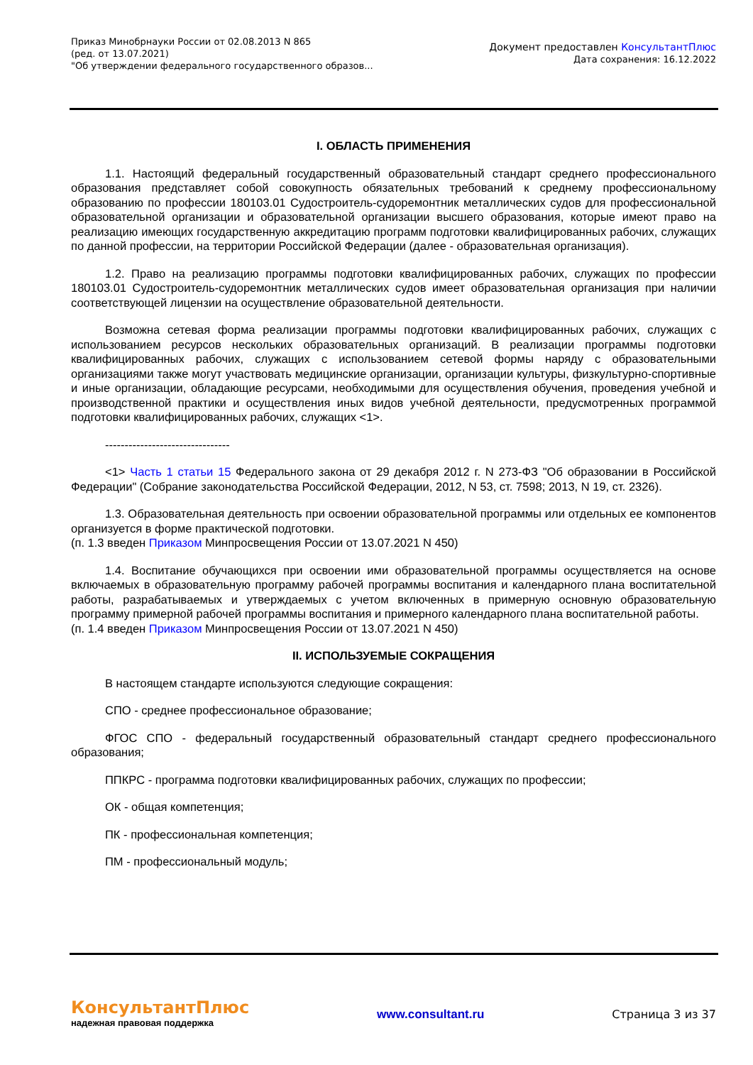Приказ Минобрнауки России от 02.08.2013 N 865
(ред. от 13.07.2021)
"Об утверждении федерального государственного образов...
Документ предоставлен КонсультантПлюс
Дата сохранения: 16.12.2022
I. ОБЛАСТЬ ПРИМЕНЕНИЯ
1.1. Настоящий федеральный государственный образовательный стандарт среднего профессионального образования представляет собой совокупность обязательных требований к среднему профессиональному образованию по профессии 180103.01 Судостроитель-судоремонтник металлических судов для профессиональной образовательной организации и образовательной организации высшего образования, которые имеют право на реализацию имеющих государственную аккредитацию программ подготовки квалифицированных рабочих, служащих по данной профессии, на территории Российской Федерации (далее - образовательная организация).
1.2. Право на реализацию программы подготовки квалифицированных рабочих, служащих по профессии 180103.01 Судостроитель-судоремонтник металлических судов имеет образовательная организация при наличии соответствующей лицензии на осуществление образовательной деятельности.
Возможна сетевая форма реализации программы подготовки квалифицированных рабочих, служащих с использованием ресурсов нескольких образовательных организаций. В реализации программы подготовки квалифицированных рабочих, служащих с использованием сетевой формы наряду с образовательными организациями также могут участвовать медицинские организации, организации культуры, физкультурно-спортивные и иные организации, обладающие ресурсами, необходимыми для осуществления обучения, проведения учебной и производственной практики и осуществления иных видов учебной деятельности, предусмотренных программой подготовки квалифицированных рабочих, служащих <1>.
--------------------------------
<1> Часть 1 статьи 15 Федерального закона от 29 декабря 2012 г. N 273-ФЗ "Об образовании в Российской Федерации" (Собрание законодательства Российской Федерации, 2012, N 53, ст. 7598; 2013, N 19, ст. 2326).
1.3. Образовательная деятельность при освоении образовательной программы или отдельных ее компонентов организуется в форме практической подготовки.
(п. 1.3 введен Приказом Минпросвещения России от 13.07.2021 N 450)
1.4. Воспитание обучающихся при освоении ими образовательной программы осуществляется на основе включаемых в образовательную программу рабочей программы воспитания и календарного плана воспитательной работы, разрабатываемых и утверждаемых с учетом включенных в примерную основную образовательную программу примерной рабочей программы воспитания и примерного календарного плана воспитательной работы.
(п. 1.4 введен Приказом Минпросвещения России от 13.07.2021 N 450)
II. ИСПОЛЬЗУЕМЫЕ СОКРАЩЕНИЯ
В настоящем стандарте используются следующие сокращения:
СПО - среднее профессиональное образование;
ФГОС СПО - федеральный государственный образовательный стандарт среднего профессионального образования;
ППКРС - программа подготовки квалифицированных рабочих, служащих по профессии;
ОК - общая компетенция;
ПК - профессиональная компетенция;
ПМ - профессиональный модуль;
КонсультантПлюс
надежная правовая поддержка
www.consultant.ru Страница 3 из 37